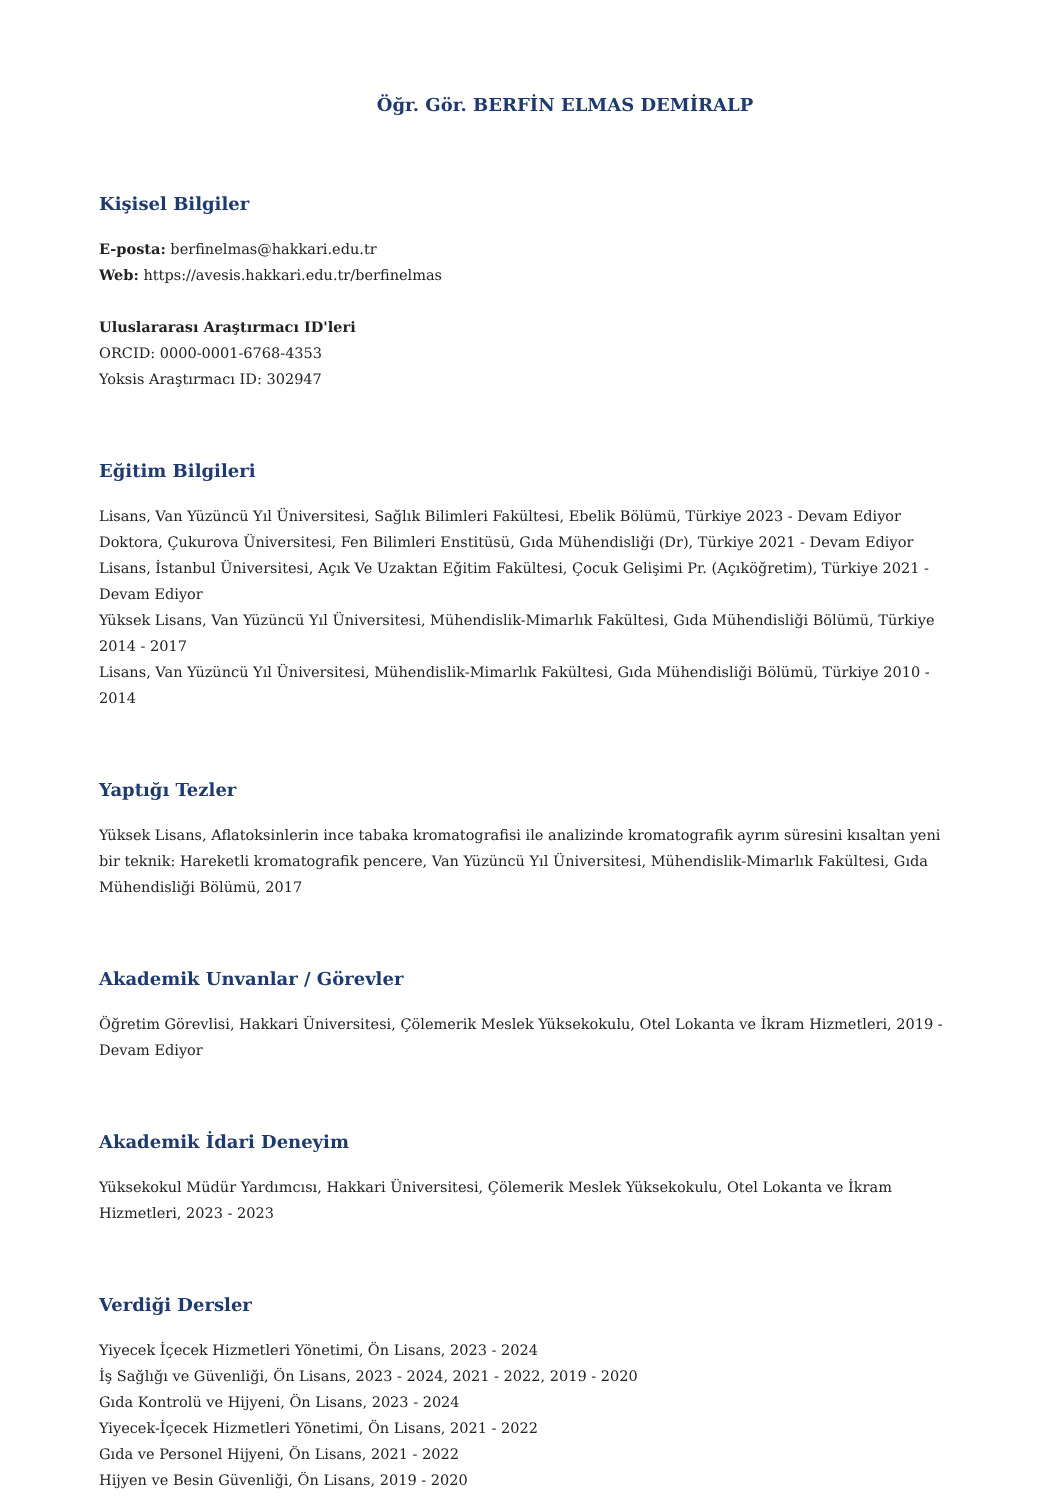Öğr. Gör. BERFİN ELMAS DEMİRALP
Kişisel Bilgiler
E-posta: berfinelmas@hakkari.edu.tr
Web: https://avesis.hakkari.edu.tr/berfinelmas
Uluslararası Araştırmacı ID'leri
ORCID: 0000-0001-6768-4353
Yoksis Araştırmacı ID: 302947
Eğitim Bilgileri
Lisans, Van Yüzüncü Yıl Üniversitesi, Sağlık Bilimleri Fakültesi, Ebelik Bölümü, Türkiye 2023 - Devam Ediyor
Doktora, Çukurova Üniversitesi, Fen Bilimleri Enstitüsü, Gıda Mühendisliği (Dr), Türkiye 2021 - Devam Ediyor
Lisans, İstanbul Üniversitesi, Açık Ve Uzaktan Eğitim Fakültesi, Çocuk Gelişimi Pr. (Açıköğretim), Türkiye 2021 - Devam Ediyor
Yüksek Lisans, Van Yüzüncü Yıl Üniversitesi, Mühendislik-Mimarlık Fakültesi, Gıda Mühendisliği Bölümü, Türkiye 2014 - 2017
Lisans, Van Yüzüncü Yıl Üniversitesi, Mühendislik-Mimarlık Fakültesi, Gıda Mühendisliği Bölümü, Türkiye 2010 - 2014
Yaptığı Tezler
Yüksek Lisans, Aflatoksinlerin ince tabaka kromatografisi ile analizinde kromatografik ayrım süresini kısaltan yeni bir teknik: Hareketli kromatografik pencere, Van Yüzüncü Yıl Üniversitesi, Mühendislik-Mimarlık Fakültesi, Gıda Mühendisliği Bölümü, 2017
Akademik Unvanlar / Görevler
Öğretim Görevlisi, Hakkari Üniversitesi, Çölemerik Meslek Yüksekokulu, Otel Lokanta ve İkram Hizmetleri, 2019 - Devam Ediyor
Akademik İdari Deneyim
Yüksekokul Müdür Yardımcısı, Hakkari Üniversitesi, Çölemerik Meslek Yüksekokulu, Otel Lokanta ve İkram Hizmetleri, 2023 - 2023
Verdiği Dersler
Yiyecek İçecek Hizmetleri Yönetimi, Ön Lisans, 2023 - 2024
İş Sağlığı ve Güvenliği, Ön Lisans, 2023 - 2024, 2021 - 2022, 2019 - 2020
Gıda Kontrolü ve Hijyeni, Ön Lisans, 2023 - 2024
Yiyecek-İçecek Hizmetleri Yönetimi, Ön Lisans, 2021 - 2022
Gıda ve Personel Hijyeni, Ön Lisans, 2021 - 2022
Hijyen ve Besin Güvenliği, Ön Lisans, 2019 - 2020